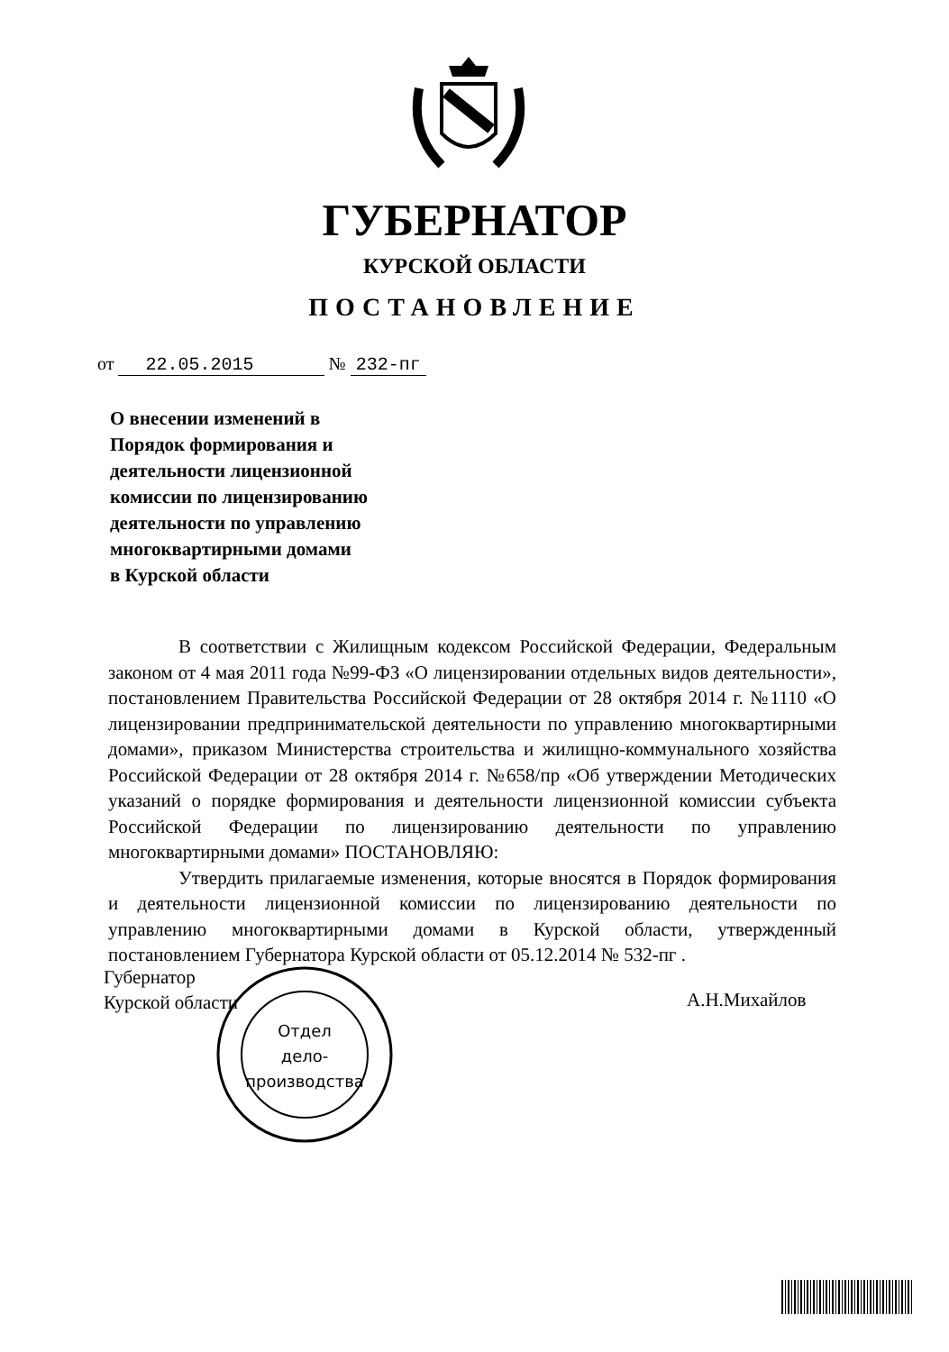ГУБЕРНАТОР
КУРСКОЙ ОБЛАСТИ
ПОСТАНОВЛЕНИЕ
от 22.05.2015 № 232-пг
О внесении изменений в
Порядок формирования и
деятельности лицензионной
комиссии по лицензированию
деятельности по управлению
многоквартирными домами
в Курской области
В соответствии с Жилищным кодексом Российской Федерации, Федеральным законом от 4 мая 2011 года №99-ФЗ «О лицензировании отдельных видов деятельности», постановлением Правительства Российской Федерации от 28 октября 2014 г. №1110 «О лицензировании предпринимательской деятельности по управлению многоквартирными домами», приказом Министерства строительства и жилищно-коммунального хозяйства Российской Федерации от 28 октября 2014 г. №658/пр «Об утверждении Методических указаний о порядке формирования и деятельности лицензионной комиссии субъекта Российской Федерации по лицензированию деятельности по управлению многоквартирными домами» ПОСТАНОВЛЯЮ:
Утвердить прилагаемые изменения, которые вносятся в Порядок формирования и деятельности лицензионной комиссии по лицензированию деятельности по управлению многоквартирными домами в Курской области, утвержденный постановлением Губернатора Курской области от 05.12.2014 № 532-пг .
Губернатор
Курской области
А.Н.Михайлов
Отдел
дело-
производства